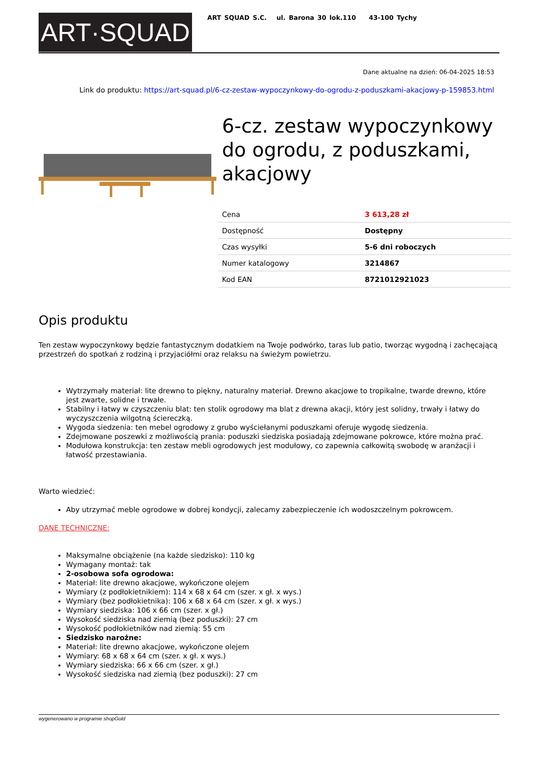ART·SQUAD
ART SQUAD S.C. ul. Barona 30 lok.110 43-100 Tychy
Dane aktualne na dzień: 06-04-2025 18:53
Link do produktu: https://art-squad.pl/6-cz-zestaw-wypoczynkowy-do-ogrodu-z-poduszkami-akacjowy-p-159853.html
6-cz. zestaw wypoczynkowy do ogrodu, z poduszkami, akacjowy
| Cena | 3 613,28 zł |
| Dostępność | Dostępny |
| Czas wysyłki | 5-6 dni roboczych |
| Numer katalogowy | 3214867 |
| Kod EAN | 8721012921023 |
Opis produktu
Ten zestaw wypoczynkowy będzie fantastycznym dodatkiem na Twoje podwórko, taras lub patio, tworząc wygodną i zachęcającą przestrzeń do spotkań z rodziną i przyjaciółmi oraz relaksu na świeżym powietrzu.
Wytrzymały materiał: lite drewno to piękny, naturalny materiał. Drewno akacjowe to tropikalne, twarde drewno, które jest zwarte, solidne i trwałe.
Stabilny i łatwy w czyszczeniu blat: ten stolik ogrodowy ma blat z drewna akacji, który jest solidny, trwały i łatwy do wyczyszczenia wilgotną ściereczką.
Wygoda siedzenia: ten mebel ogrodowy z grubo wyściełanymi poduszkami oferuje wygodę siedzenia.
Zdejmowane poszewki z możliwością prania: poduszki siedziska posiadają zdejmowane pokrowce, które można prać.
Modułowa konstrukcja: ten zestaw mebli ogrodowych jest modułowy, co zapewnia całkowitą swobodę w aranżacji i łatwość przestawiania.
Warto wiedzieć:
Aby utrzymać meble ogrodowe w dobrej kondycji, zalecamy zabezpieczenie ich wodoszczelnym pokrowcem.
DANE TECHNICZNE:
Maksymalne obciążenie (na każde siedzisko): 110 kg
Wymagany montaż: tak
2-osobowa sofa ogrodowa:
Materiał: lite drewno akacjowe, wykończone olejem
Wymiary (z podłokietnikiem): 114 x 68 x 64 cm (szer. x gł. x wys.)
Wymiary (bez podłokietnika): 106 x 68 x 64 cm (szer. x gł. x wys.)
Wymiary siedziska: 106 x 66 cm (szer. x gł.)
Wysokość siedziska nad ziemią (bez poduszki): 27 cm
Wysokość podłokietników nad ziemią: 55 cm
Siedzisko narożne:
Materiał: lite drewno akacjowe, wykończone olejem
Wymiary: 68 x 68 x 64 cm (szer. x gł. x wys.)
Wymiary siedziska: 66 x 66 cm (szer. x gł.)
Wysokość siedziska nad ziemią (bez poduszki): 27 cm
wygenerowano w programie shopGold